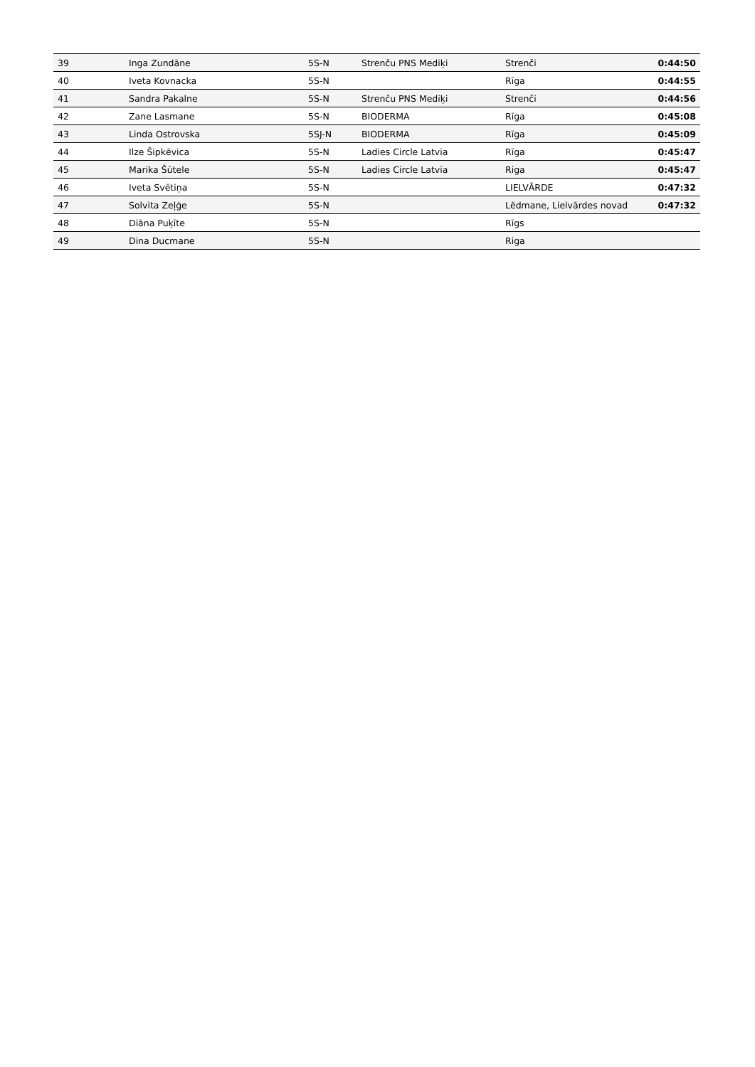| 39 | Inga Zundāne | 5S-N | Strenču PNS Mediķi | Strenči | 0:44:50 |
| 40 | Iveta Kovnacka | 5S-N | | Rīga | 0:44:55 |
| 41 | Sandra Pakalne | 5S-N | Strenču PNS Mediķi | Strenči | 0:44:56 |
| 42 | Zane Lasmane | 5S-N | BIODERMA | Rīga | 0:45:08 |
| 43 | Linda Ostrovska | 5SJ-N | BIODERMA | Rīga | 0:45:09 |
| 44 | Ilze Šipkēvica | 5S-N | Ladies Circle Latvia | Rīga | 0:45:47 |
| 45 | Marika Šūtele | 5S-N | Ladies Circle Latvia | Riga | 0:45:47 |
| 46 | Iveta Svētiņa | 5S-N | | LIELVĀRDE | 0:47:32 |
| 47 | Solvita Zeļģe | 5S-N | | Lēdmane, Lielvārdes novad | 0:47:32 |
| 48 | Diāna Puķīte | 5S-N | | Rīgs | |
| 49 | Dina Ducmane | 5S-N | | Riga | |